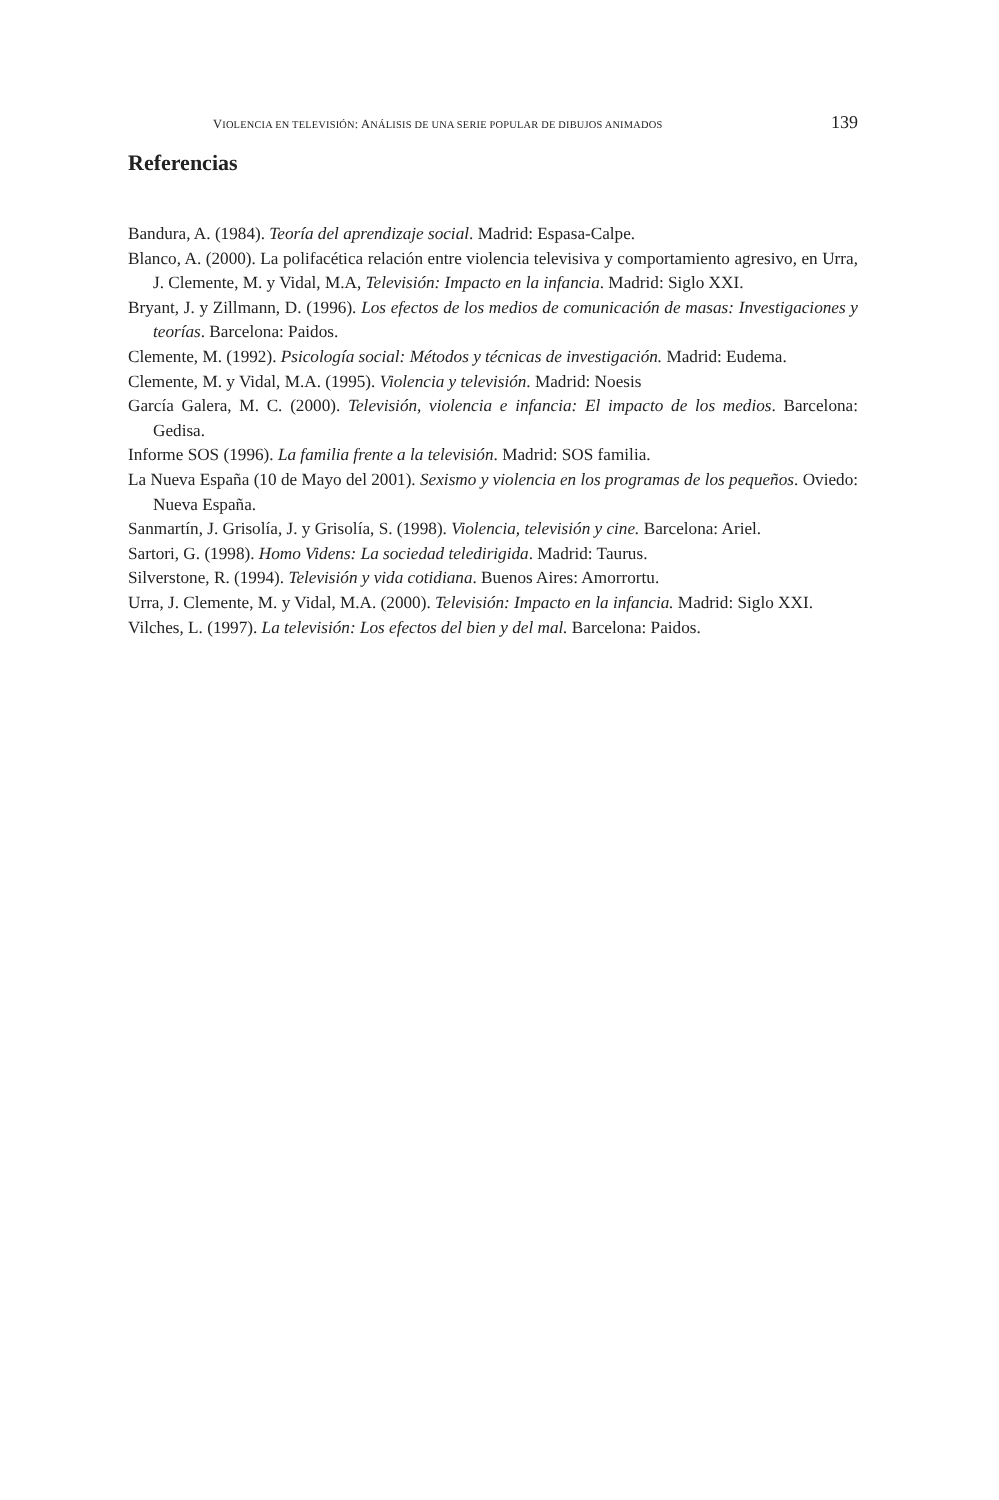VIOLENCIA EN TELEVISIÓN: ANÁLISIS DE UNA SERIE POPULAR DE DIBUJOS ANIMADOS 139
Referencias
Bandura, A. (1984). Teoría del aprendizaje social. Madrid: Espasa-Calpe.
Blanco, A. (2000). La polifacética relación entre violencia televisiva y comportamiento agresivo, en Urra, J. Clemente, M. y Vidal, M.A, Televisión: Impacto en la infancia. Madrid: Siglo XXI.
Bryant, J. y Zillmann, D. (1996). Los efectos de los medios de comunicación de masas: Investigaciones y teorías. Barcelona: Paidos.
Clemente, M. (1992). Psicología social: Métodos y técnicas de investigación. Madrid: Eudema.
Clemente, M. y Vidal, M.A. (1995). Violencia y televisión. Madrid: Noesis
García Galera, M. C. (2000). Televisión, violencia e infancia: El impacto de los medios. Barcelona: Gedisa.
Informe SOS (1996). La familia frente a la televisión. Madrid: SOS familia.
La Nueva España (10 de Mayo del 2001). Sexismo y violencia en los programas de los pequeños. Oviedo: Nueva España.
Sanmartín, J. Grisolía, J. y Grisolía, S. (1998). Violencia, televisión y cine. Barcelona: Ariel.
Sartori, G. (1998). Homo Videns: La sociedad teledirigida. Madrid: Taurus.
Silverstone, R. (1994). Televisión y vida cotidiana. Buenos Aires: Amorrortu.
Urra, J. Clemente, M. y Vidal, M.A. (2000). Televisión: Impacto en la infancia. Madrid: Siglo XXI.
Vilches, L. (1997). La televisión: Los efectos del bien y del mal. Barcelona: Paidos.